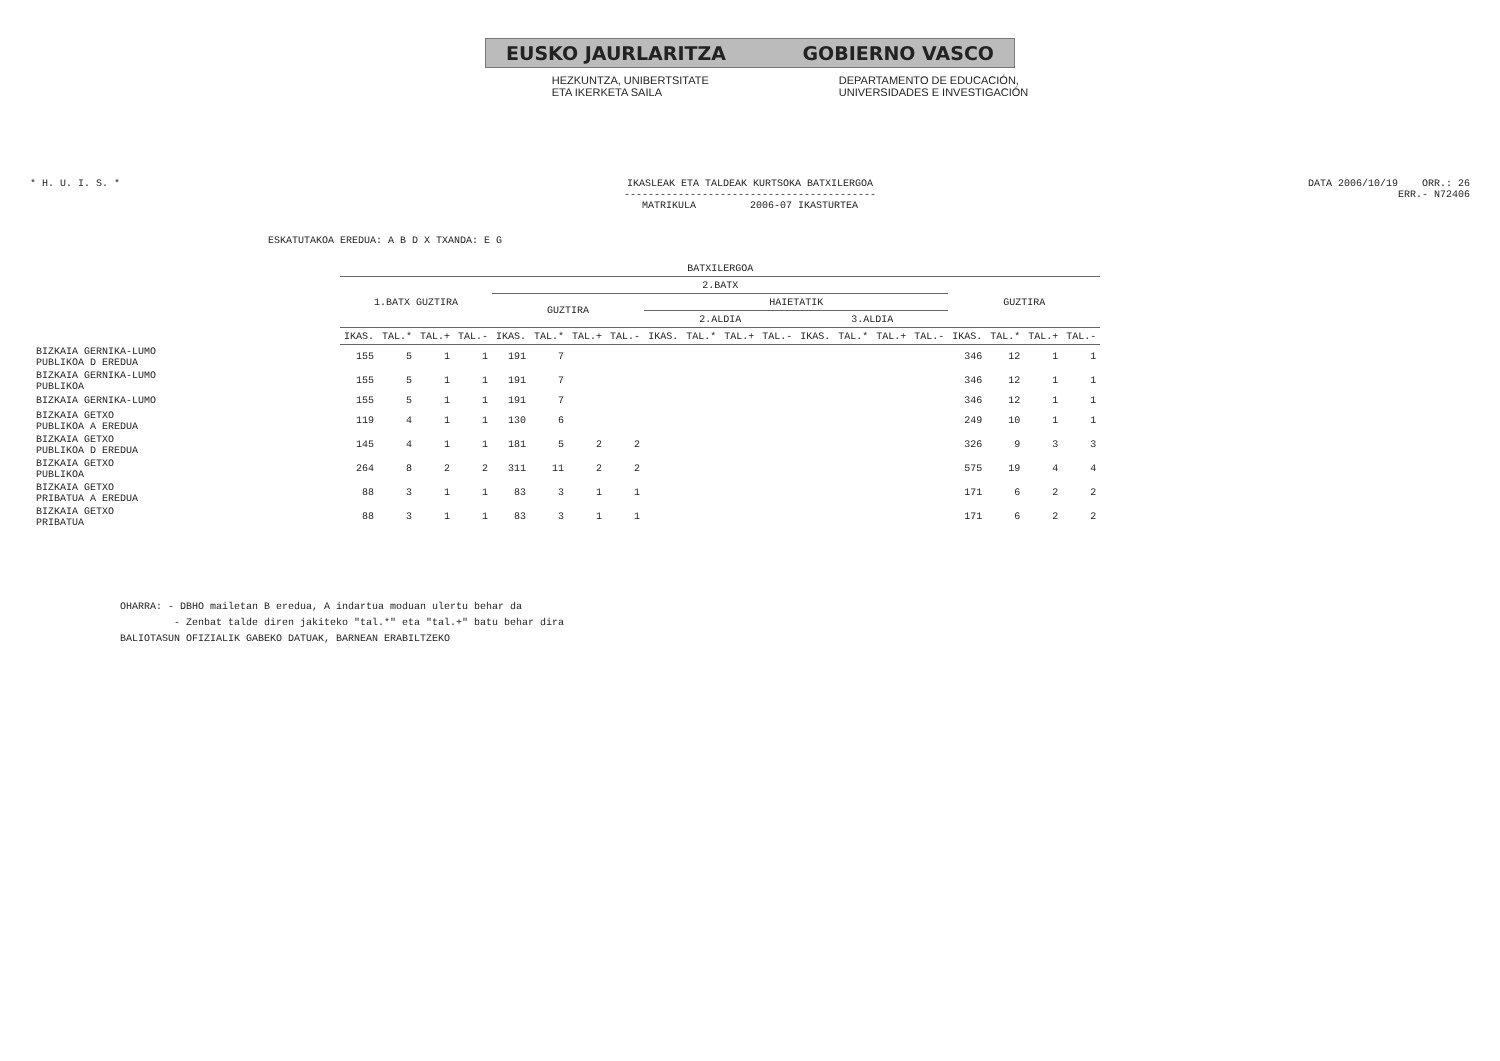EUSKO JAURLARITZA GOBIERNO VASCO
HEZKUNTZA, UNIBERTSITATE
ETA IKERKETA SAILA
DEPARTAMENTO DE EDUCACIÓN,
UNIVERSIDADES E INVESTIGACIÓN
* H. U. I. S. * IKASLEAK ETA TALDEAK KURTSOKA BATXILERGOA
------------------------------------------
MATRIKULA 2006-07 IKASTURTEA
DATA 2006/10/19 ORR.: 26
ERR.- N72406
ESKATUTAKOA EREDUA: A B D X TXANDA: E G
| | BATXILERGOA | | | | | | | | | | | | | | | | | | | |
| | 1.BATX GUZTIRA | | | | 2.BATX | | | | | | | | | | | | GUZTIRA | | | |
| | | | | | GUZTIRA | | | | HAIETATIK | | | | | | | | | | | |
| | | | | | | | | | 2.ALDIA | | | | 3.ALDIA | | | | | | | |
| | IKAS. | TAL.* | TAL.+ | TAL.- | IKAS. | TAL.* | TAL.+ | TAL.- | IKAS. | TAL.* | TAL.+ | TAL.- | IKAS. | TAL.* | TAL.+ | TAL.- | IKAS. | TAL.* | TAL.+ | TAL.- |
| BIZKAIA GERNIKA-LUMO PUBLIKOA D EREDUA | 155 | 5 | 1 | 1 | 191 | 7 | | | | | | | | | | | 346 | 12 | 1 | 1 |
| BIZKAIA GERNIKA-LUMO PUBLIKOA | 155 | 5 | 1 | 1 | 191 | 7 | | | | | | | | | | | 346 | 12 | 1 | 1 |
| BIZKAIA GERNIKA-LUMO | 155 | 5 | 1 | 1 | 191 | 7 | | | | | | | | | | | 346 | 12 | 1 | 1 |
| BIZKAIA GETXO PUBLIKOA A EREDUA | 119 | 4 | 1 | 1 | 130 | 6 | | | | | | | | | | | 249 | 10 | 1 | 1 |
| BIZKAIA GETXO PUBLIKOA D EREDUA | 145 | 4 | 1 | 1 | 181 | 5 | 2 | 2 | | | | | | | | | 326 | 9 | 3 | 3 |
| BIZKAIA GETXO PUBLIKOA | 264 | 8 | 2 | 2 | 311 | 11 | 2 | 2 | | | | | | | | | 575 | 19 | 4 | 4 |
| BIZKAIA GETXO PRIBATUA A EREDUA | 88 | 3 | 1 | 1 | 83 | 3 | 1 | 1 | | | | | | | | | 171 | 6 | 2 | 2 |
| BIZKAIA GETXO PRIBATUA | 88 | 3 | 1 | 1 | 83 | 3 | 1 | 1 | | | | | | | | | 171 | 6 | 2 | 2 |
OHARRA: - DBHO mailetan B eredua, A indartua moduan ulertu behar da
- Zenbat talde diren jakiteko "tal.*" eta "tal.+" batu behar dira
BALIOTASUN OFIZIALIK GABEKO DATUAK, BARNEAN ERABILTZEKO